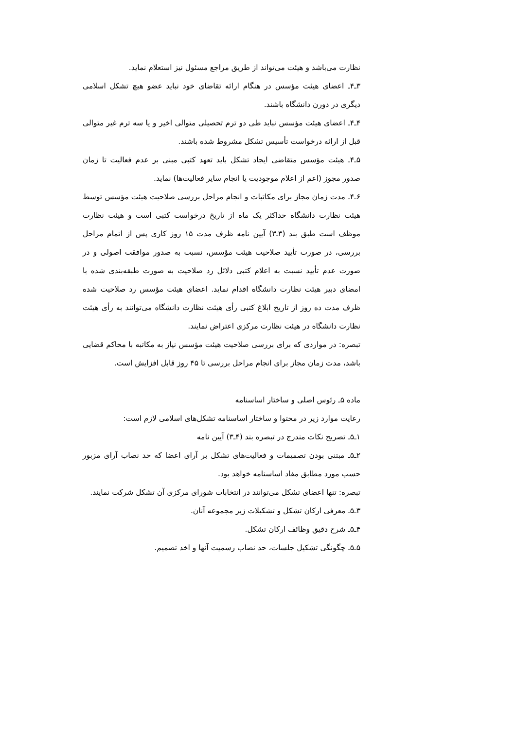نظارت می‌باشد و هیئت می‌تواند از طریق مراجع مسئول نیز استعلام نماید.
۳ـ۴ـ اعضای هیئت مؤسس در هنگام ارائه تقاضای خود نباید عضو هیچ تشکل اسلامی دیگری در دورن دانشگاه باشند.
۴ـ۴ـ اعضای هیئت مؤسس نباید طی دو ترم تحصیلی متوالی اخیر و یا سه ترم غیر متوالی قبل از ارائه درخواست تأسیس تشکل مشروط شده باشند.
۵ـ۴ـ هیئت مؤسس متقاضی ایجاد تشکل باید تعهد کتبی مبنی بر عدم فعالیت تا زمان صدور مجوز (اعم از اعلام موجودیت یا انجام سایر فعالیت‌ها) نماید.
۶ـ۴ـ مدت زمان مجاز برای مکاتبات و انجام مراحل بررسی صلاحیت هیئت مؤسس توسط هیئت نظارت دانشگاه حداکثر یک ماه از تاریخ درخواست کتبی است و هیئت نظارت موظف است طبق بند (۳ـ۳) آیین نامه ظرف مدت ۱۵ روز کاری پس از اتمام مراحل بررسی، در صورت تأیید صلاحیت هیئت مؤسس، نسبت به صدور موافقت اصولی و در صورت عدم تأیید نسبت به اعلام کتبی دلائل رد صلاحیت به صورت طبقه‌بندی شده با امضای دبیر هیئت نظارت دانشگاه اقدام نماید. اعضای هیئت مؤسس رد صلاحیت شده ظرف مدت ده روز از تاریخ ابلاغ کتبی رأی هیئت نظارت دانشگاه می‌توانند به رأی هیئت نظارت دانشگاه در هیئت نظارت مرکزی اعتراض نمایند.
تبصره: در مواردی که برای بررسی صلاحیت هیئت مؤسس نیاز به مکاتبه با محاکم قضایی باشد، مدت زمان مجاز برای انجام مراحل بررسی تا ۴۵ روز قابل افزایش است.
ماده ۵ـ رئوس اصلی و ساختار اساسنامه
رعایت موارد زیر در محتوا و ساختار اساسنامه تشکل‌های اسلامی لازم است:
۱ـ۵ـ تصریح نکات مندرج در تبصره بند (۴ـ۳) آیین نامه
۲ـ۵ـ مبتنی بودن تصمیمات و فعالیت‌های تشکل بر آرای اعضا که حد نصاب آرای مزبور حسب مورد مطابق مفاد اساسنامه خواهد بود.
تبصره: تنها اعضای تشکل می‌توانند در انتخابات شورای مرکزی آن تشکل شرکت نمایند.
۳ـ۵ـ معرفی ارکان تشکل و تشکیلات زیر مجموعه آنان.
۴ـ۵ـ شرح دقیق وظائف ارکان تشکل.
۵ـ۵ـ چگونگی تشکیل جلسات، حد نصاب رسمیت آنها و اخذ تصمیم.